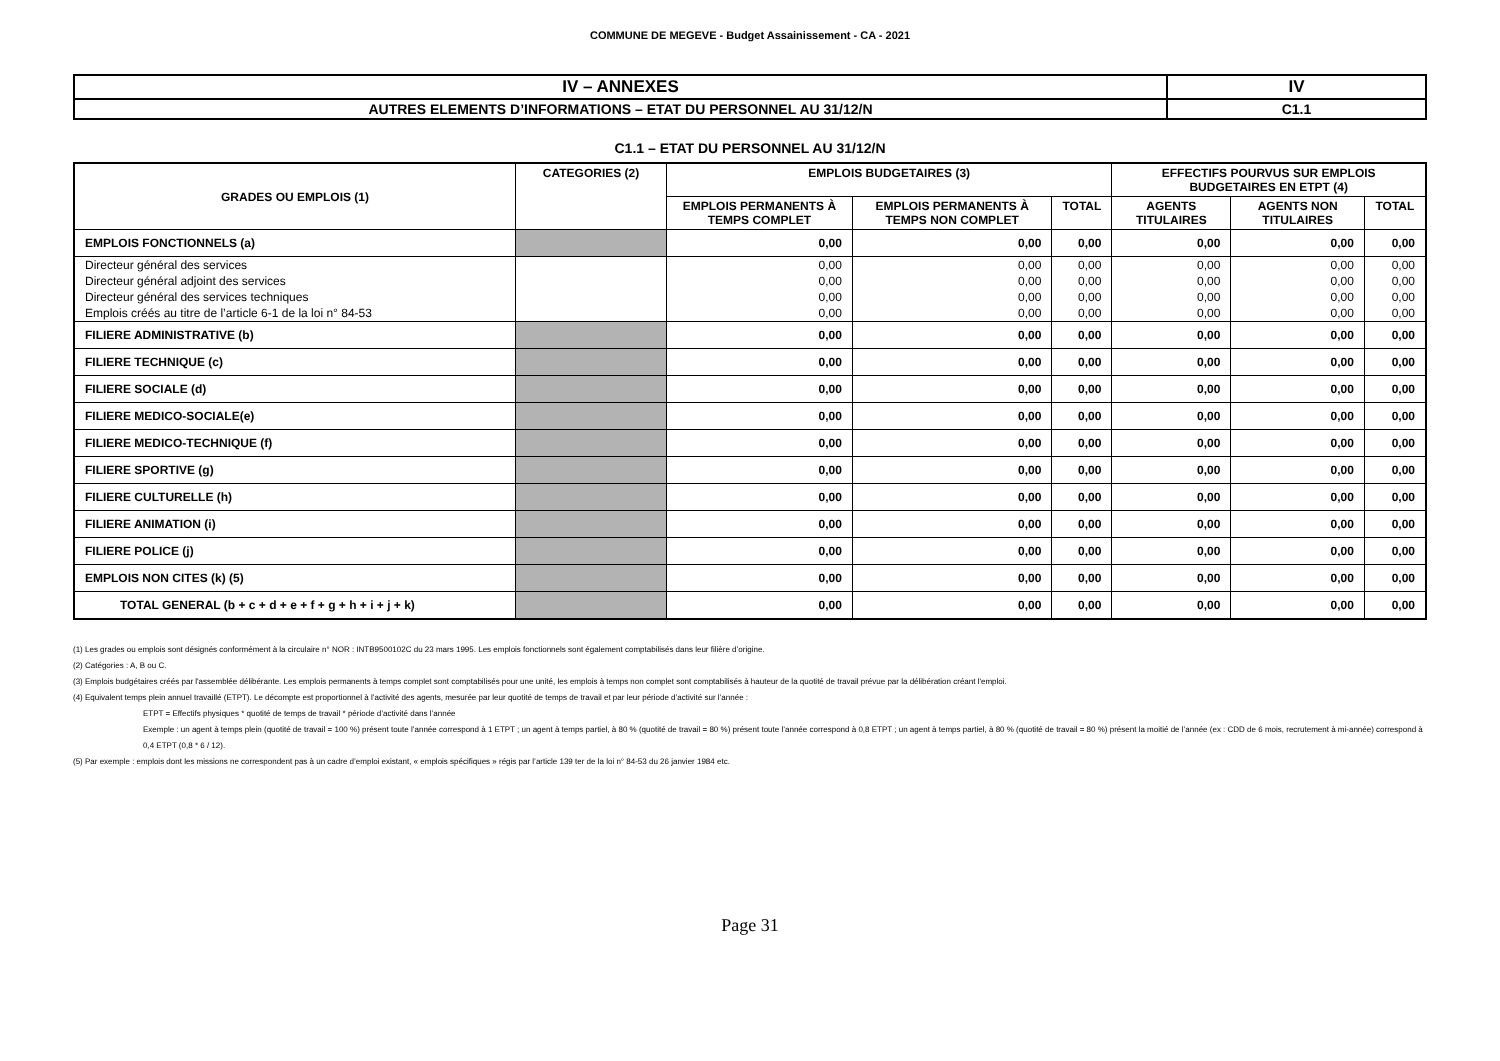COMMUNE DE MEGEVE - Budget Assainissement - CA - 2021
| IV – ANNEXES | IV |
| AUTRES ELEMENTS D’INFORMATIONS – ETAT DU PERSONNEL AU 31/12/N | C1.1 |
C1.1 – ETAT DU PERSONNEL AU 31/12/N
| GRADES OU EMPLOIS (1) | CATEGORIES (2) | EMPLOIS BUDGETAIRES (3) | | | EFFECTIFS POURVUS SUR EMPLOIS BUDGETAIRES EN ETPT (4) | | |
| --- | --- | --- | --- | --- | --- | --- | --- |
| | | EMPLOIS PERMANENTS À TEMPS COMPLET | EMPLOIS PERMANENTS À TEMPS NON COMPLET | TOTAL | AGENTS TITULAIRES | AGENTS NON TITULAIRES | TOTAL |
| EMPLOIS FONCTIONNELS (a) | | 0,00 | 0,00 | 0,00 | 0,00 | 0,00 | 0,00 |
| Directeur général des services | | 0,00 | 0,00 | 0,00 | 0,00 | 0,00 | 0,00 |
| Directeur général adjoint des services | | 0,00 | 0,00 | 0,00 | 0,00 | 0,00 | 0,00 |
| Directeur général des services techniques | | 0,00 | 0,00 | 0,00 | 0,00 | 0,00 | 0,00 |
| Emplois créés au titre de l’article 6-1 de la loi n° 84-53 | | 0,00 | 0,00 | 0,00 | 0,00 | 0,00 | 0,00 |
| FILIERE ADMINISTRATIVE (b) | | 0,00 | 0,00 | 0,00 | 0,00 | 0,00 | 0,00 |
| FILIERE TECHNIQUE (c) | | 0,00 | 0,00 | 0,00 | 0,00 | 0,00 | 0,00 |
| FILIERE SOCIALE (d) | | 0,00 | 0,00 | 0,00 | 0,00 | 0,00 | 0,00 |
| FILIERE MEDICO-SOCIALE(e) | | 0,00 | 0,00 | 0,00 | 0,00 | 0,00 | 0,00 |
| FILIERE MEDICO-TECHNIQUE (f) | | 0,00 | 0,00 | 0,00 | 0,00 | 0,00 | 0,00 |
| FILIERE SPORTIVE (g) | | 0,00 | 0,00 | 0,00 | 0,00 | 0,00 | 0,00 |
| FILIERE CULTURELLE (h) | | 0,00 | 0,00 | 0,00 | 0,00 | 0,00 | 0,00 |
| FILIERE ANIMATION (i) | | 0,00 | 0,00 | 0,00 | 0,00 | 0,00 | 0,00 |
| FILIERE POLICE (j) | | 0,00 | 0,00 | 0,00 | 0,00 | 0,00 | 0,00 |
| EMPLOIS NON CITES (k) (5) | | 0,00 | 0,00 | 0,00 | 0,00 | 0,00 | 0,00 |
| TOTAL GENERAL (b + c + d + e + f + g + h + i + j + k) | | 0,00 | 0,00 | 0,00 | 0,00 | 0,00 | 0,00 |
(1) Les grades ou emplois sont désignés conformément à la circulaire n° NOR : INTB9500102C du 23 mars 1995. Les emplois fonctionnels sont également comptabilisés dans leur filière d’origine.
(2) Catégories : A, B ou C.
(3) Emplois budgétaires créés par l'assemblée délibérante. Les emplois permanents à temps complet sont comptabilisés pour une unité, les emplois à temps non complet sont comptabilisés à hauteur de la quotité de travail prévue par la délibération créant l'emploi.
(4) Equivalent temps plein annuel travaillé (ETPT). Le décompte est proportionnel à l’activité des agents, mesurée par leur quotité de temps de travail et par leur période d’activité sur l’année :
ETPT = Effectifs physiques * quotité de temps de travail * période d’activité dans l’année
Exemple : un agent à temps plein (quotité de travail = 100 %) présent toute l’année correspond à 1 ETPT ; un agent à temps partiel, à 80 % (quotité de travail = 80 %) présent toute l’année correspond à 0,8 ETPT ; un agent à temps partiel, à 80 % (quotité de travail = 80 %) présent la moitié de l’année (ex : CDD de 6 mois, recrutement à mi-année) correspond à 0,4 ETPT (0,8 * 6 / 12).
(5) Par exemple : emplois dont les missions ne correspondent pas à un cadre d’emploi existant, « emplois spécifiques » régis par l’article 139 ter de la loi n° 84-53 du 26 janvier 1984 etc.
Page 31